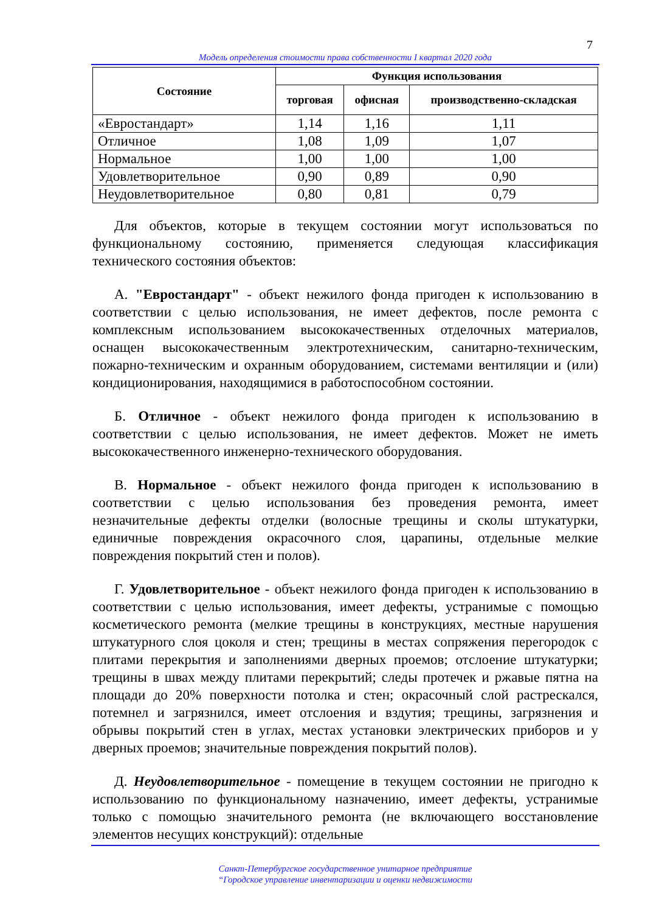7
Модель определения стоимости права собственности I квартал 2020 года
| Состояние | Функция использования | | |
| --- | --- | --- | --- |
| | торговая | офисная | производственно-складская |
| «Евростандарт» | 1,14 | 1,16 | 1,11 |
| Отличное | 1,08 | 1,09 | 1,07 |
| Нормальное | 1,00 | 1,00 | 1,00 |
| Удовлетворительное | 0,90 | 0,89 | 0,90 |
| Неудовлетворительное | 0,80 | 0,81 | 0,79 |
Для объектов, которые в текущем состоянии могут использоваться по функциональному состоянию, применяется следующая классификация технического состояния объектов:
А. "Евростандарт" - объект нежилого фонда пригоден к использованию в соответствии с целью использования, не имеет дефектов, после ремонта с комплексным использованием высококачественных отделочных материалов, оснащен высококачественным электротехническим, санитарно-техническим, пожарно-техническим и охранным оборудованием, системами вентиляции и (или) кондиционирования, находящимися в работоспособном состоянии.
Б. Отличное - объект нежилого фонда пригоден к использованию в соответствии с целью использования, не имеет дефектов. Может не иметь высококачественного инженерно-технического оборудования.
В. Нормальное - объект нежилого фонда пригоден к использованию в соответствии с целью использования без проведения ремонта, имеет незначительные дефекты отделки (волосные трещины и сколы штукатурки, единичные повреждения окрасочного слоя, царапины, отдельные мелкие повреждения покрытий стен и полов).
Г. Удовлетворительное - объект нежилого фонда пригоден к использованию в соответствии с целью использования, имеет дефекты, устранимые с помощью косметического ремонта (мелкие трещины в конструкциях, местные нарушения штукатурного слоя цоколя и стен; трещины в местах сопряжения перегородок с плитами перекрытия и заполнениями дверных проемов; отслоение штукатурки; трещины в швах между плитами перекрытий; следы протечек и ржавые пятна на площади до 20% поверхности потолка и стен; окрасочный слой растрескался, потемнел и загрязнился, имеет отслоения и вздутия; трещины, загрязнения и обрывы покрытий стен в углах, местах установки электрических приборов и у дверных проемов; значительные повреждения покрытий полов).
Д. Неудовлетворительное - помещение в текущем состоянии не пригодно к использованию по функциональному назначению, имеет дефекты, устранимые только с помощью значительного ремонта (не включающего восстановление элементов несущих конструкций): отдельные
Санкт-Петербургское государственное унитарное предприятие
“Городское управление инвентаризации и оценки недвижимости